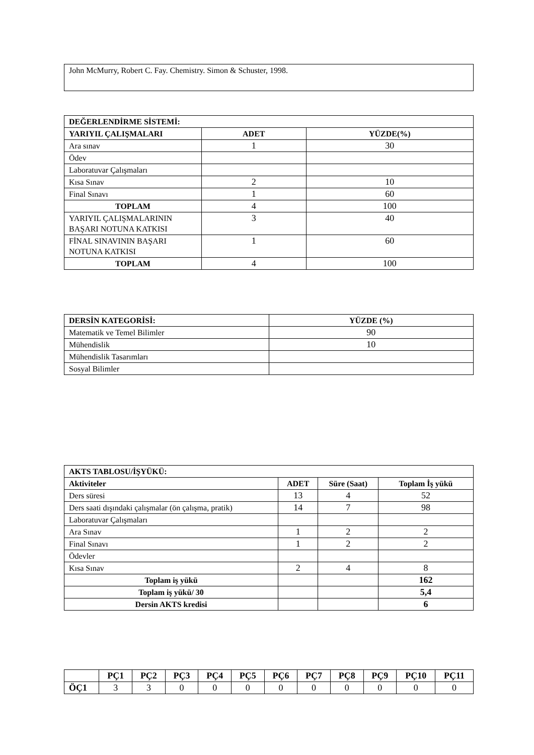| John McMurry, Robert C. Fay. Chemistry. Simon & Schuster, 1998. |
| DEĞERLENDİRME SİSTEMİ: | | |
| --- | --- | --- |
| YARIYIL ÇALIŞMALARI | ADET | YÜZDE(%) |
| Ara sınav | 1 | 30 |
| Ödev | | |
| Laboratuvar Çalışmaları | | |
| Kısa Sınav | 2 | 10 |
| Final Sınavı | 1 | 60 |
| TOPLAM | 4 | 100 |
| YARIYIL ÇALIŞMALARININ BAŞARI NOTUNA KATKISI | 3 | 40 |
| FİNAL SINAVININ BAŞARI NOTUNA KATKISI | 1 | 60 |
| TOPLAM | 4 | 100 |
| DERSİN KATEGORİSİ: | YÜZDE (%) |
| --- | --- |
| Matematik ve Temel Bilimler | 90 |
| Mühendislik | 10 |
| Mühendislik Tasarımları | |
| Sosyal Bilimler | |
| AKTS TABLOSU/İŞYÜKÜ: | | | |
| --- | --- | --- | --- |
| Aktiviteler | ADET | Süre (Saat) | Toplam İş yükü |
| Ders süresi | 13 | 4 | 52 |
| Ders saati dışındaki çalışmalar (ön çalışma, pratik) | 14 | 7 | 98 |
| Laboratuvar Çalışmaları | | | |
| Ara Sınav | 1 | 2 | 2 |
| Final Sınavı | 1 | 2 | 2 |
| Ödevler | | | |
| Kısa Sınav | 2 | 4 | 8 |
| Toplam iş yükü | | | 162 |
| Toplam iş yükü/ 30 | | | 5,4 |
| Dersin AKTS kredisi | | | 6 |
| | PÇ1 | PÇ2 | PÇ3 | PÇ4 | PÇ5 | PÇ6 | PÇ7 | PÇ8 | PÇ9 | PÇ10 | PÇ11 |
| --- | --- | --- | --- | --- | --- | --- | --- | --- | --- | --- | --- |
| ÖÇ1 | 3 | 3 | 0 | 0 | 0 | 0 | 0 | 0 | 0 | 0 | 0 |